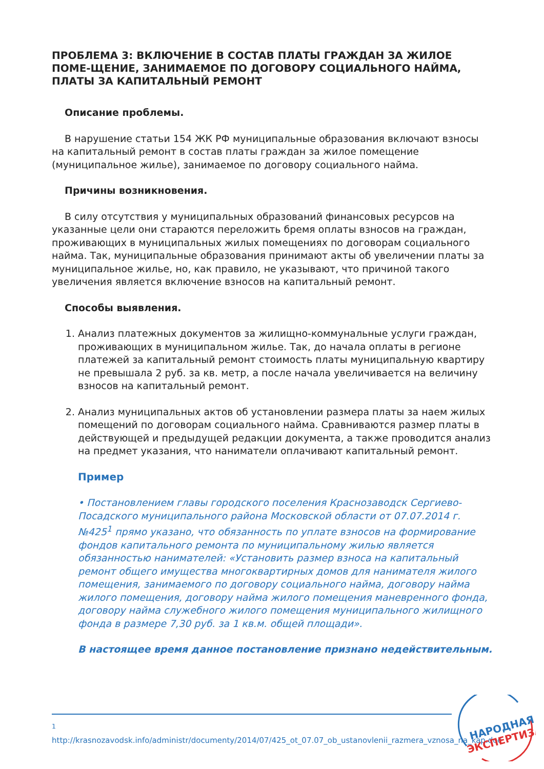ПРОБЛЕМА 3: ВКЛЮЧЕНИЕ В СОСТАВ ПЛАТЫ ГРАЖДАН ЗА ЖИЛОЕ ПОМЕ-ЩЕНИЕ, ЗАНИМАЕМОЕ ПО ДОГОВОРУ СОЦИАЛЬНОГО НАЙМА, ПЛАТЫ ЗА КАПИТАЛЬНЫЙ РЕМОНТ
Описание проблемы.
В нарушение статьи 154 ЖК РФ муниципальные образования включают взносы на капитальный ремонт в состав платы граждан за жилое помещение (муниципальное жилье), занимаемое по договору социального найма.
Причины возникновения.
В силу отсутствия у муниципальных образований финансовых ресурсов на указанные цели они стараются переложить бремя оплаты взносов на граждан, проживающих в муниципальных жилых помещениях по договорам социального найма. Так, муниципальные образования принимают акты об увеличении платы за муниципальное жилье, но, как правило, не указывают, что причиной такого увеличения является включение взносов на капитальный ремонт.
Способы выявления.
1. Анализ платежных документов за жилищно-коммунальные услуги граждан, проживающих в муниципальном жилье. Так, до начала оплаты в регионе платежей за капитальный ремонт стоимость платы муниципальную квартиру не превышала 2 руб. за кв. метр, а после начала увеличивается на величину взносов на капитальный ремонт.
2. Анализ муниципальных актов об установлении размера платы за наем жилых помещений по договорам социального найма. Сравниваются размер платы в действующей и предыдущей редакции документа, а также проводится анализ на предмет указания, что наниматели оплачивают капитальный ремонт.
Пример
• Постановлением главы городского поселения Краснозаводск Сергиево-Посадского муниципального района Московской области от 07.07.2014 г. №425<sup>1</sup> прямо указано, что обязанность по уплате взносов на формирование фондов капитального ремонта по муниципальному жилью является обязанностью нанимателей: «Установить размер взноса на капитальный ремонт общего имущества многоквартирных домов для нанимателя жилого помещения, занимаемого по договору социального найма, договору найма жилого помещения, договору найма жилого помещения маневренного фонда, договору найма служебного жилого помещения муниципального жилищного фонда в размере 7,30 руб. за 1 кв.м. общей площади».
В настоящее время данное постановление признано недействительным.
<sup>1</sup> http://krasnozavodsk.info/administr/documenty/2014/07/425_ot_07.07_ob_ustanovlenii_razmera_vznosa_na_kap.doc
НАРОДНАЯ
ЭКСПЕРТИЗА